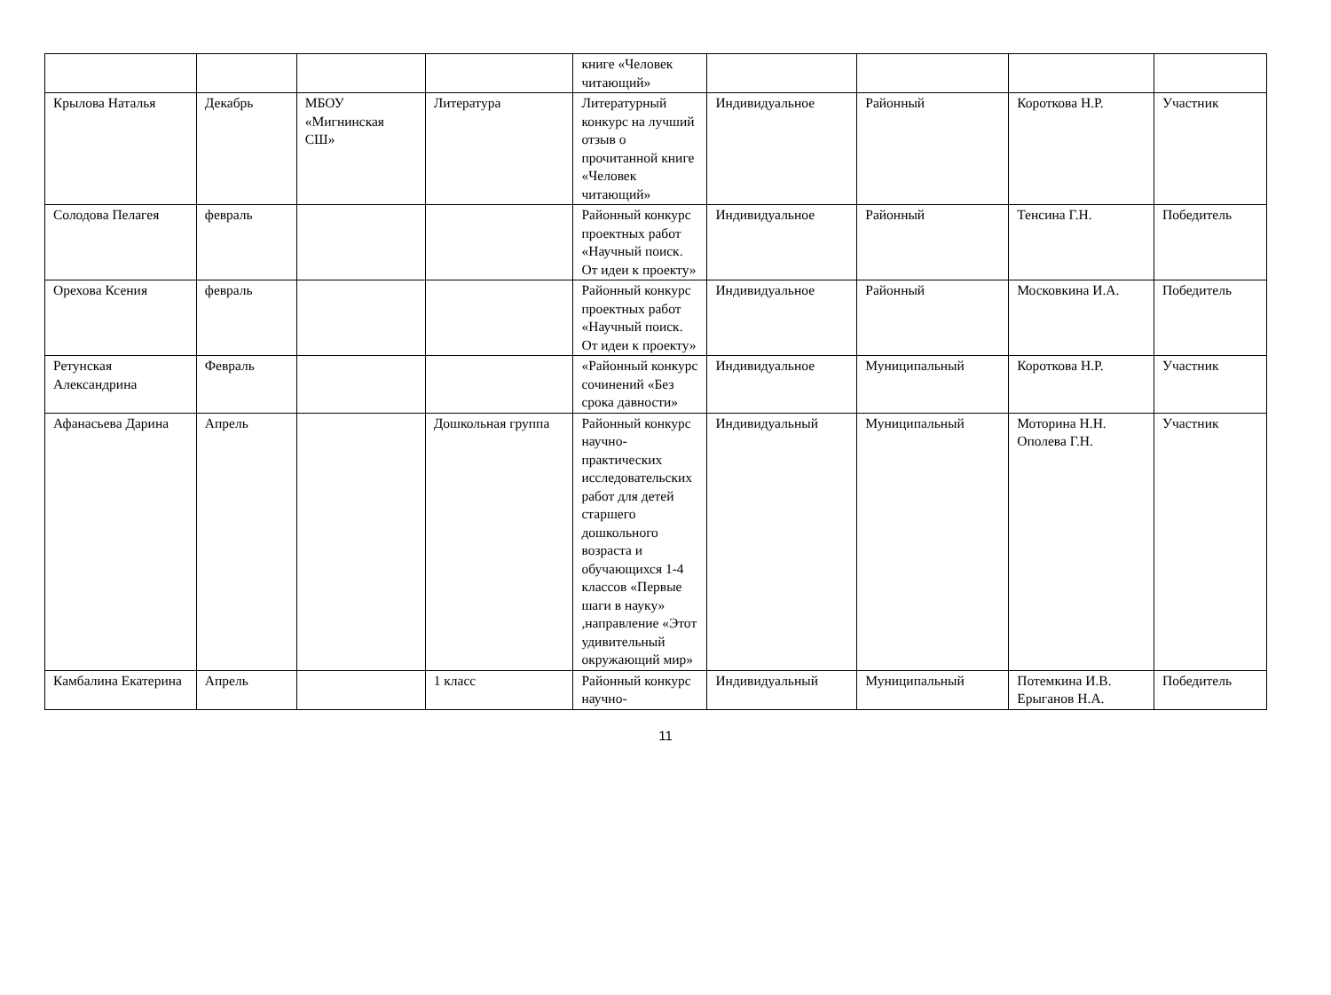| | | | | книге «Человек читающий» | | | | |
| Крылова Наталья | Декабрь | МБОУ «Мигнинская СШ» | Литература | Литературный конкурс на лучший отзыв о прочитанной книге «Человек читающий» | Индивидуальное | Районный | Короткова Н.Р. | Участник |
| Солодова Пелагея | февраль | | | Районный конкурс проектных работ «Научный поиск. От идеи к проекту» | Индивидуальное | Районный | Тенсина Г.Н. | Победитель |
| Орехова Ксения | февраль | | | Районный конкурс проектных работ «Научный поиск. От идеи к проекту» | Индивидуальное | Районный | Московкина И.А. | Победитель |
| Ретунская Александрина | Февраль | | | «Районный конкурс сочинений «Без срока давности» | Индивидуальное | Муниципальный | Короткова Н.Р. | Участник |
| Афанасьева Дарина | Апрель | | Дошкольная группа | Районный конкурс научно-практических исследовательских работ для детей старшего дошкольного возраста и обучающихся 1-4 классов «Первые шаги в науку» ,направление «Этот удивительный окружающий мир» | Индивидуальный | Муниципальный | Моторина Н.Н. Ополева Г.Н. | Участник |
| Камбалина Екатерина | Апрель | | 1 класс | Районный конкурс научно- | Индивидуальный | Муниципальный | Потемкина И.В. Ерыганов Н.А. | Победитель |
11